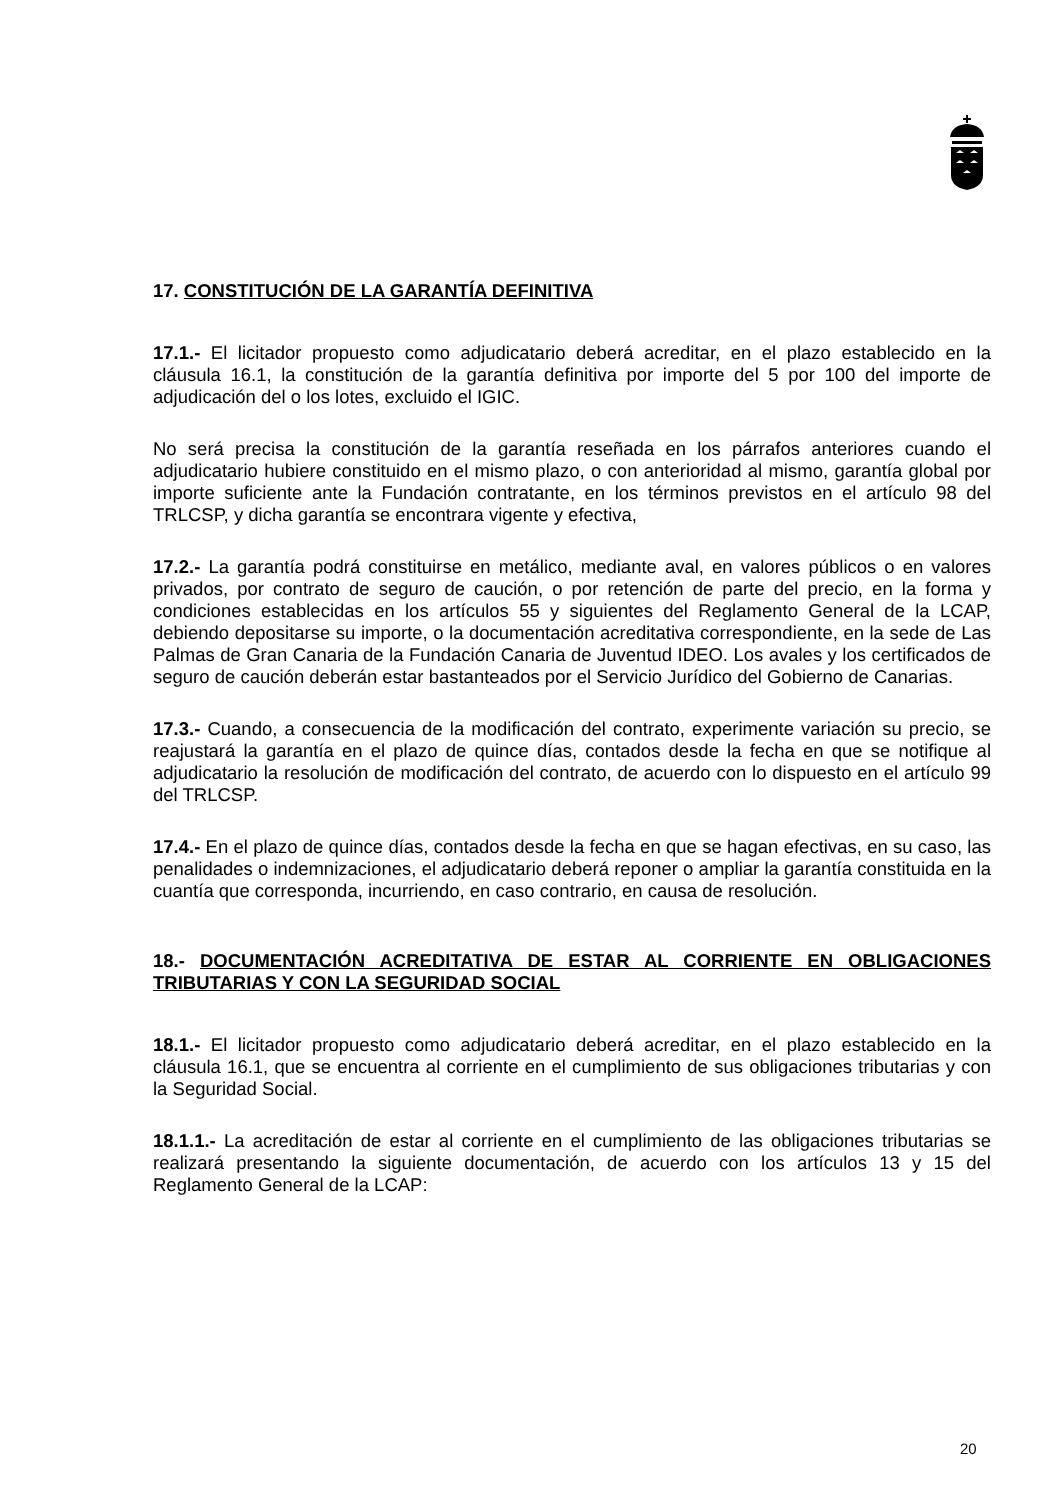17. CONSTITUCIÓN DE LA GARANTÍA DEFINITIVA
17.1.- El licitador propuesto como adjudicatario deberá acreditar, en el plazo establecido en la cláusula 16.1, la constitución de la garantía definitiva por importe del 5 por 100 del importe de adjudicación del o los lotes, excluido el IGIC.
No será precisa la constitución de la garantía reseñada en los párrafos anteriores cuando el adjudicatario hubiere constituido en el mismo plazo, o con anterioridad al mismo, garantía global por importe suficiente ante la Fundación contratante, en los términos previstos en el artículo 98 del TRLCSP, y dicha garantía se encontrara vigente y efectiva,
17.2.- La garantía podrá constituirse en metálico, mediante aval, en valores públicos o en valores privados, por contrato de seguro de caución, o por retención de parte del precio, en la forma y condiciones establecidas en los artículos 55 y siguientes del Reglamento General de la LCAP, debiendo depositarse su importe, o la documentación acreditativa correspondiente, en la sede de Las Palmas de Gran Canaria de la Fundación Canaria de Juventud IDEO. Los avales y los certificados de seguro de caución deberán estar bastanteados por el Servicio Jurídico del Gobierno de Canarias.
17.3.- Cuando, a consecuencia de la modificación del contrato, experimente variación su precio, se reajustará la garantía en el plazo de quince días, contados desde la fecha en que se notifique al adjudicatario la resolución de modificación del contrato, de acuerdo con lo dispuesto en el artículo 99 del TRLCSP.
17.4.- En el plazo de quince días, contados desde la fecha en que se hagan efectivas, en su caso, las penalidades o indemnizaciones, el adjudicatario deberá reponer o ampliar la garantía constituida en la cuantía que corresponda, incurriendo, en caso contrario, en causa de resolución.
18.- DOCUMENTACIÓN ACREDITATIVA DE ESTAR AL CORRIENTE EN OBLIGACIONES TRIBUTARIAS Y CON LA SEGURIDAD SOCIAL
18.1.- El licitador propuesto como adjudicatario deberá acreditar, en el plazo establecido en la cláusula 16.1, que se encuentra al corriente en el cumplimiento de sus obligaciones tributarias y con la Seguridad Social.
18.1.1.- La acreditación de estar al corriente en el cumplimiento de las obligaciones tributarias se realizará presentando la siguiente documentación, de acuerdo con los artículos 13 y 15 del Reglamento General de la LCAP:
20